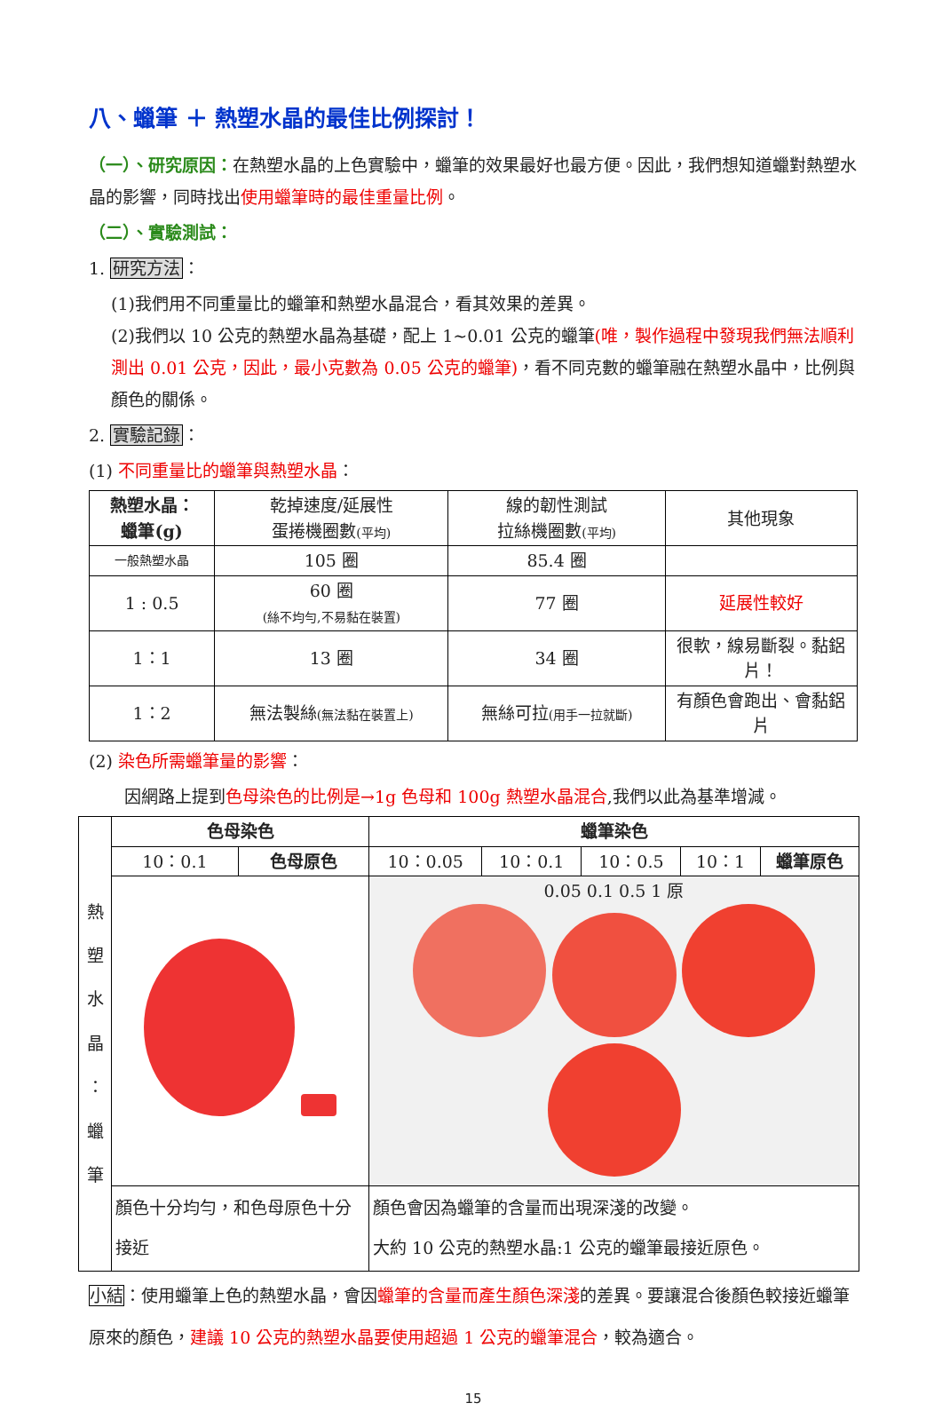八、蠟筆 ＋ 熱塑水晶的最佳比例探討！
（一）、研究原因：在熱塑水晶的上色實驗中，蠟筆的效果最好也最方便。因此，我們想知道蠟對熱塑水晶的影響，同時找出使用蠟筆時的最佳重量比例。
（二）、實驗測試：
1. 研究方法：
(1)我們用不同重量比的蠟筆和熱塑水晶混合，看其效果的差異。
(2)我們以 10 公克的熱塑水晶為基礎，配上 1~0.01 公克的蠟筆(唯，製作過程中發現我們無法順利測出 0.01 公克，因此，最小克數為 0.05 公克的蠟筆)，看不同克數的蠟筆融在熱塑水晶中，比例與顏色的關係。
2. 實驗記錄：
(1) 不同重量比的蠟筆與熱塑水晶：
| 熱塑水晶： 蠟筆(g) | 乾掉速度/延展性 蛋捲機圈數 (平均) | 線的韌性測試 拉絲機圈數 (平均) | 其他現象 |
| 一般熱塑水晶 | 105 圈 | 85.4 圈 | |
| 1 : 0.5 | 60 圈 (絲不均勻,不易黏在裝置) | 77 圈 | 延展性較好 |
| 1：1 | 13 圈 | 34 圈 | 很軟，線易斷裂。黏鋁片！ |
| 1：2 | 無法製絲 (無法黏在裝置上) | 無絲可拉 (用手一拉就斷) | 有顏色會跑出、會黏鋁片 |
(2) 染色所需蠟筆量的影響：
因網路上提到色母染色的比例是→1g 色母和 100g 熱塑水晶混合,我們以此為基準增減。
| 熱 塑 水 晶 ： 蠟 筆 | 色母染色 | | 蠟筆染色 | | | | |
| | 10：0.1 | 色母原色 | 10：0.05 | 10：0.1 | 10：0.5 | 10：1 | 蠟筆原色 |
| | | | 0.05 0.1 0.5 1 原 | | | | |
| | 顏色十分均勻，和色母原色十分接近 | | 顏色會因為蠟筆的含量而出現深淺的改變。 大約 10 公克的熱塑水晶:1 公克的蠟筆最接近原色。 | | | | |
小結：使用蠟筆上色的熱塑水晶，會因蠟筆的含量而產生顏色深淺的差異。要讓混合後顏色較接近蠟筆原來的顏色，建議 10 公克的熱塑水晶要使用超過 1 公克的蠟筆混合，較為適合。
15